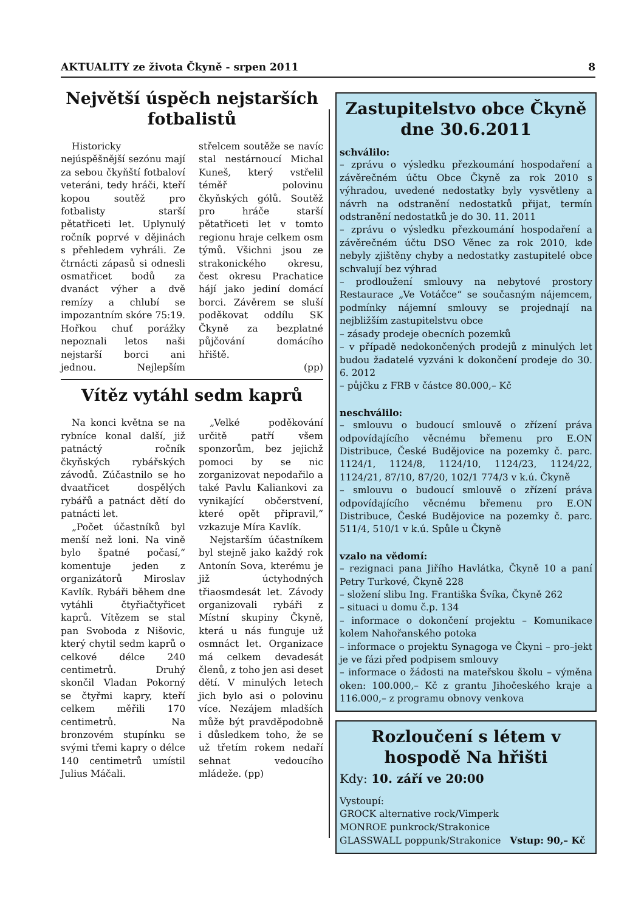AKTUALITY ze života Čkyně - srpen 2011 8
Největší úspěch nejstarších fotbalistů
Historicky nejúspěšnější sezónu mají za sebou čkyňští fotbaloví veteráni, tedy hráči, kteří kopou soutěž pro fotbalisty starší pětatřiceti let. Uplynulý ročník poprvé v dějinách s přehledem vyhráli. Ze čtrnácti zápasů si odnesli osmatřicet bodů za dvanáct výher a dvě remízy a chlubí se impozantním skóre 75:19. Hořkou chuť porážky nepoznali letos naši nejstarší borci ani jednou. Nejlepším střelcem soutěže se navíc stal nestárnoucí Michal Kuneš, který vstřelil téměř polovinu čkyňských gólů. Soutěž pro hráče starší pětatřiceti let v tomto regionu hraje celkem osm týmů. Všichni jsou ze strakonického okresu, čest okresu Prachatice hájí jako jediní domácí borci. Závěrem se sluší poděkovat oddílu SK Čkyně za bezplatné půjčování domácího hřiště.
(pp)
Vítěz vytáhl sedm kaprů
Na konci května se na rybníce konal další, již patnáctý ročník čkyňských rybářských závodů. Zúčastnilo se ho dvaatřicet dospělých rybářů a patnáct dětí do patnácti let.
„Počet účastníků byl menší než loni. Na vině bylo špatné počasí,“ komentuje jeden z organizátorů Miroslav Kavlík. Rybáři během dne vytáhli čtyřiačtyřicet kaprů. Vítězem se stal pan Svoboda z Nišovic, který chytil sedm kaprů o celkové délce 240 centimetrů. Druhý skončil Vladan Pokorný se čtyřmi kapry, kteří celkem měřili 170 centimetrů. Na bronzovém stupínku se svými třemi kapry o délce 140 centimetrů umístil Julius Máčali.
„Velké poděkování určitě patří všem sponzorům, bez jejichž pomoci by se nic zorganizovat nepodařilo a také Pavlu Kaliankovi za vynikající občerstvení, které opět připravil,“ vzkazuje Míra Kavlík.
Nejstarším účastníkem byl stejně jako každý rok Antonín Sova, kterému je již úctyhodných třiaosmdesát let. Závody organizovali rybáři z Místní skupiny Čkyně, která u nás funguje už osmnáct let. Organizace má celkem devadesát členů, z toho jen asi deset dětí. V minulých letech jich bylo asi o polovinu více. Nezájem mladších může být pravděpodobně i důsledkem toho, že se už třetím rokem nedaří sehnat vedoucího mládeže. (pp)
Zastupitelstvo obce Čkyně dne 30.6.2011
schválilo:
– zprávu o výsledku přezkoumání hospodaření a závěrečném účtu Obce Čkyně za rok 2010 s výhradou, uvedené nedostatky byly vysvětleny a návrh na odstranění nedostatků přijat, termín odstranění nedostatků je do 30. 11. 2011
– zprávu o výsledku přezkoumání hospodaření a závěrečném účtu DSO Věnec za rok 2010, kde nebyly zjištěny chyby a nedostatky zastupitelé obce schvalují bez výhrad
– prodloužení smlouvy na nebytové prostory Restaurace „Ve Votáčce“ se současným nájemcem, podmínky nájemní smlouvy se projednají na nejbližším zastupitelstvu obce
– zásady prodeje obecních pozemků
– v případě nedokončených prodejů z minulých let budou žadatelé vyzváni k dokončení prodeje do 30. 6. 2012
– půjčku z FRB v částce 80.000,– Kč
neschválilo:
– smlouvu o budoucí smlouvě o zřízení práva odpovídajícího věcnému břemenu pro E.ON Distribuce, České Budějovice na pozemky č. parc. 1124/1, 1124/8, 1124/10, 1124/23, 1124/22, 1124/21, 87/10, 87/20, 102/1 774/3 v k.ú. Čkyně
– smlouvu o budoucí smlouvě o zřízení práva odpovídajícího věcnému břemenu pro E.ON Distribuce, České Budějovice na pozemky č. parc. 511/4, 510/1 v k.ú. Spůle u Čkyně
vzalo na vědomí:
– rezignaci pana Jiřího Havlátka, Čkyně 10 a paní Petry Turkové, Čkyně 228
– složení slibu Ing. Františka Švíka, Čkyně 262
– situaci u domu č.p. 134
– informace o dokončení projektu – Komunikace kolem Nahořanského potoka
– informace o projektu Synagoga ve Čkyni – pro–jekt je ve fázi před podpisem smlouvy
– informace o žádosti na mateřskou školu – výměna oken: 100.000,– Kč z grantu Jihočeského kraje a 116.000,– z programu obnovy venkova
Rozloučení s létem v hospodě Na hřišti
Kdy: 10. září ve 20:00
Vystoupí:
GROCK alternative rock/Vimperk
MONROE punkrock/Strakonice
GLASSWALL poppunk/Strakonice Vstup: 90,– Kč